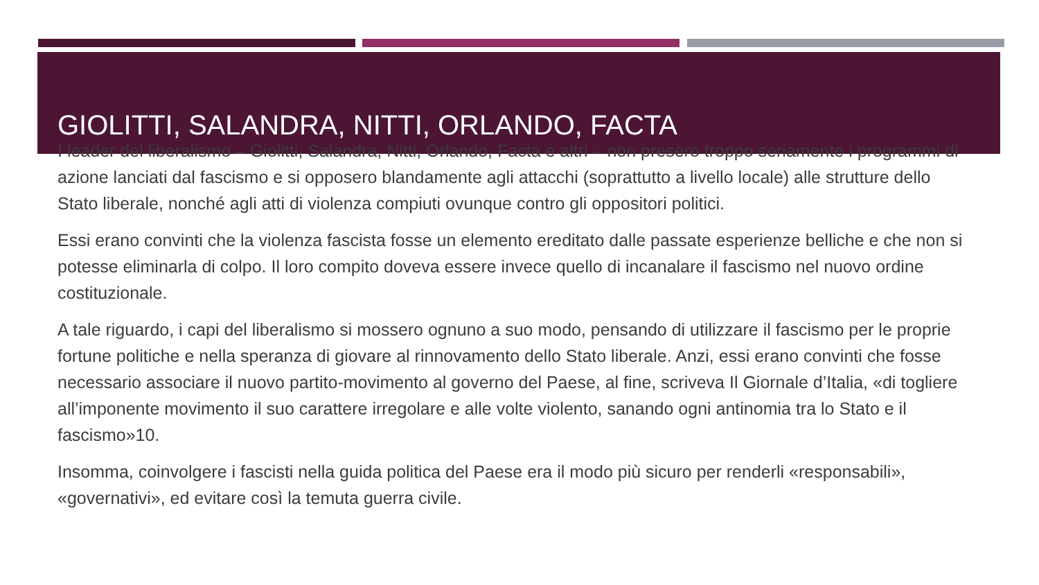GIOLITTI, SALANDRA, NITTI, ORLANDO, FACTA
I leader del liberalismo – Giolitti, Salandra, Nitti, Orlando, Facta e altri – non presero troppo seriamente i programmi di azione lanciati dal fascismo e si opposero blandamente agli attacchi (soprattutto a livello locale) alle strutture dello Stato liberale, nonché agli atti di violenza compiuti ovunque contro gli oppositori politici.
Essi erano convinti che la violenza fascista fosse un elemento ereditato dalle passate esperienze belliche e che non si potesse eliminarla di colpo. Il loro compito doveva essere invece quello di incanalare il fascismo nel nuovo ordine costituzionale.
A tale riguardo, i capi del liberalismo si mossero ognuno a suo modo, pensando di utilizzare il fascismo per le proprie fortune politiche e nella speranza di giovare al rinnovamento dello Stato liberale. Anzi, essi erano convinti che fosse necessario associare il nuovo partito-movimento al governo del Paese, al fine, scriveva Il Giornale d’Italia, «di togliere all’imponente movimento il suo carattere irregolare e alle volte violento, sanando ogni antinomia tra lo Stato e il fascismo»10.
Insomma, coinvolgere i fascisti nella guida politica del Paese era il modo più sicuro per renderli «responsabili», «governativi», ed evitare così la temuta guerra civile.